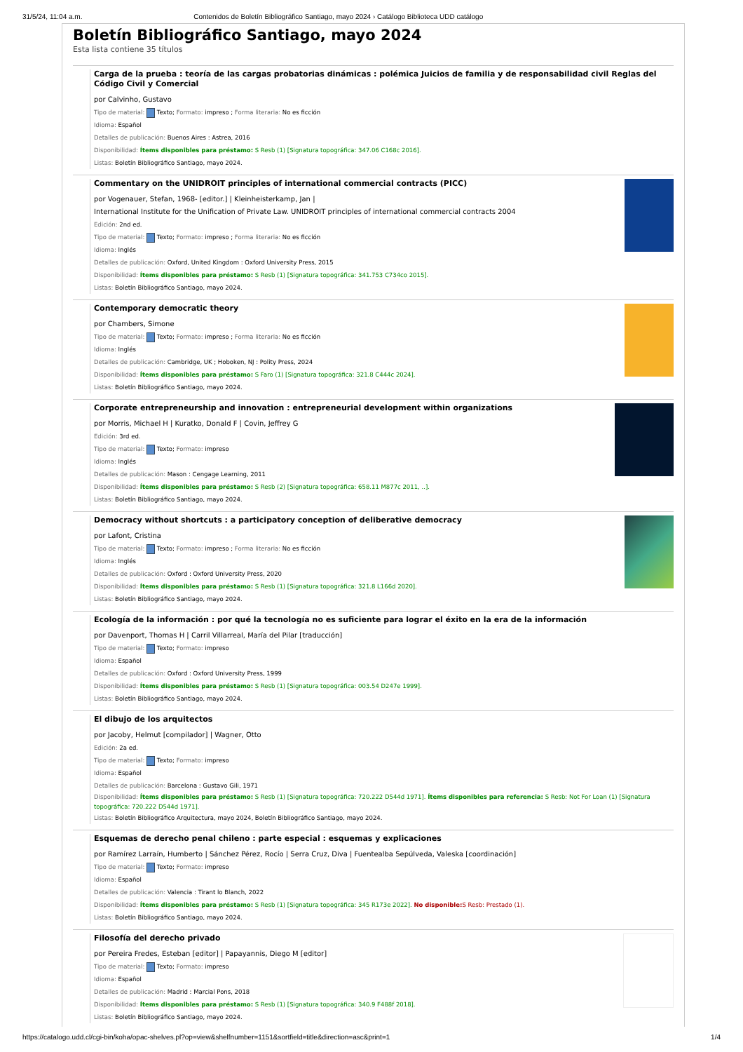31/5/24, 11:04 a.m. Contenidos de Boletín Bibliográfico Santiago, mayo 2024 › Catálogo Biblioteca UDD catálogo
Boletín Bibliográfico Santiago, mayo 2024
Esta lista contiene 35 títulos
Carga de la prueba : teoría de las cargas probatorias dinámicas : polémica Juicios de familia y de responsabilidad civil Reglas del Código Civil y Comercial
por Calvinho, Gustavo
Tipo de material: Texto; Formato: impreso ; Forma literaria: No es ficción
Idioma: Español
Detalles de publicación: Buenos Aires : Astrea, 2016
Disponibilidad: Ítems disponibles para préstamo: S Resb (1) [Signatura topográfica: 347.06 C168c 2016].
Listas: Boletín Bibliográfico Santiago, mayo 2024.
Commentary on the UNIDROIT principles of international commercial contracts (PICC)
por Vogenauer, Stefan, 1968- [editor.] | Kleinheisterkamp, Jan |
International Institute for the Unification of Private Law. UNIDROIT principles of international commercial contracts 2004
Edición: 2nd ed.
Tipo de material: Texto; Formato: impreso ; Forma literaria: No es ficción
Idioma: Inglés
Detalles de publicación: Oxford, United Kingdom : Oxford University Press, 2015
Disponibilidad: Ítems disponibles para préstamo: S Resb (1) [Signatura topográfica: 341.753 C734co 2015].
Listas: Boletín Bibliográfico Santiago, mayo 2024.
Contemporary democratic theory
por Chambers, Simone
Tipo de material: Texto; Formato: impreso ; Forma literaria: No es ficción
Idioma: Inglés
Detalles de publicación: Cambridge, UK ; Hoboken, NJ : Polity Press, 2024
Disponibilidad: Ítems disponibles para préstamo: S Faro (1) [Signatura topográfica: 321.8 C444c 2024].
Listas: Boletín Bibliográfico Santiago, mayo 2024.
Corporate entrepreneurship and innovation : entrepreneurial development within organizations
por Morris, Michael H | Kuratko, Donald F | Covin, Jeffrey G
Edición: 3rd ed.
Tipo de material: Texto; Formato: impreso
Idioma: Inglés
Detalles de publicación: Mason : Cengage Learning, 2011
Disponibilidad: Ítems disponibles para préstamo: S Resb (2) [Signatura topográfica: 658.11 M877c 2011, ..].
Listas: Boletín Bibliográfico Santiago, mayo 2024.
Democracy without shortcuts : a participatory conception of deliberative democracy
por Lafont, Cristina
Tipo de material: Texto; Formato: impreso ; Forma literaria: No es ficción
Idioma: Inglés
Detalles de publicación: Oxford : Oxford University Press, 2020
Disponibilidad: Ítems disponibles para préstamo: S Resb (1) [Signatura topográfica: 321.8 L166d 2020].
Listas: Boletín Bibliográfico Santiago, mayo 2024.
Ecología de la información : por qué la tecnología no es suficiente para lograr el éxito en la era de la información
por Davenport, Thomas H | Carril Villarreal, María del Pilar [traducción]
Tipo de material: Texto; Formato: impreso
Idioma: Español
Detalles de publicación: Oxford : Oxford University Press, 1999
Disponibilidad: Ítems disponibles para préstamo: S Resb (1) [Signatura topográfica: 003.54 D247e 1999].
Listas: Boletín Bibliográfico Santiago, mayo 2024.
El dibujo de los arquitectos
por Jacoby, Helmut [compilador] | Wagner, Otto
Edición: 2a ed.
Tipo de material: Texto; Formato: impreso
Idioma: Español
Detalles de publicación: Barcelona : Gustavo Gili, 1971
Disponibilidad: Ítems disponibles para préstamo: S Resb (1) [Signatura topográfica: 720.222 D544d 1971]. Ítems disponibles para referencia: S Resb: Not For Loan (1) [Signatura topográfica: 720.222 D544d 1971].
Listas: Boletín Bibliográfico Arquitectura, mayo 2024, Boletín Bibliográfico Santiago, mayo 2024.
Esquemas de derecho penal chileno : parte especial : esquemas y explicaciones
por Ramírez Larraín, Humberto | Sánchez Pérez, Rocío | Serra Cruz, Diva | Fuentealba Sepúlveda, Valeska [coordinación]
Tipo de material: Texto; Formato: impreso
Idioma: Español
Detalles de publicación: Valencia : Tirant lo Blanch, 2022
Disponibilidad: Ítems disponibles para préstamo: S Resb (1) [Signatura topográfica: 345 R173e 2022]. No disponible: S Resb: Prestado (1).
Listas: Boletín Bibliográfico Santiago, mayo 2024.
Filosofía del derecho privado
por Pereira Fredes, Esteban [editor] | Papayannis, Diego M [editor]
Tipo de material: Texto; Formato: impreso
Idioma: Español
Detalles de publicación: Madrid : Marcial Pons, 2018
Disponibilidad: Ítems disponibles para préstamo: S Resb (1) [Signatura topográfica: 340.9 F488f 2018].
Listas: Boletín Bibliográfico Santiago, mayo 2024.
https://catalogo.udd.cl/cgi-bin/koha/opac-shelves.pl?op=view&shelfnumber=1151&sortfield=title&direction=asc&print=1 1/4